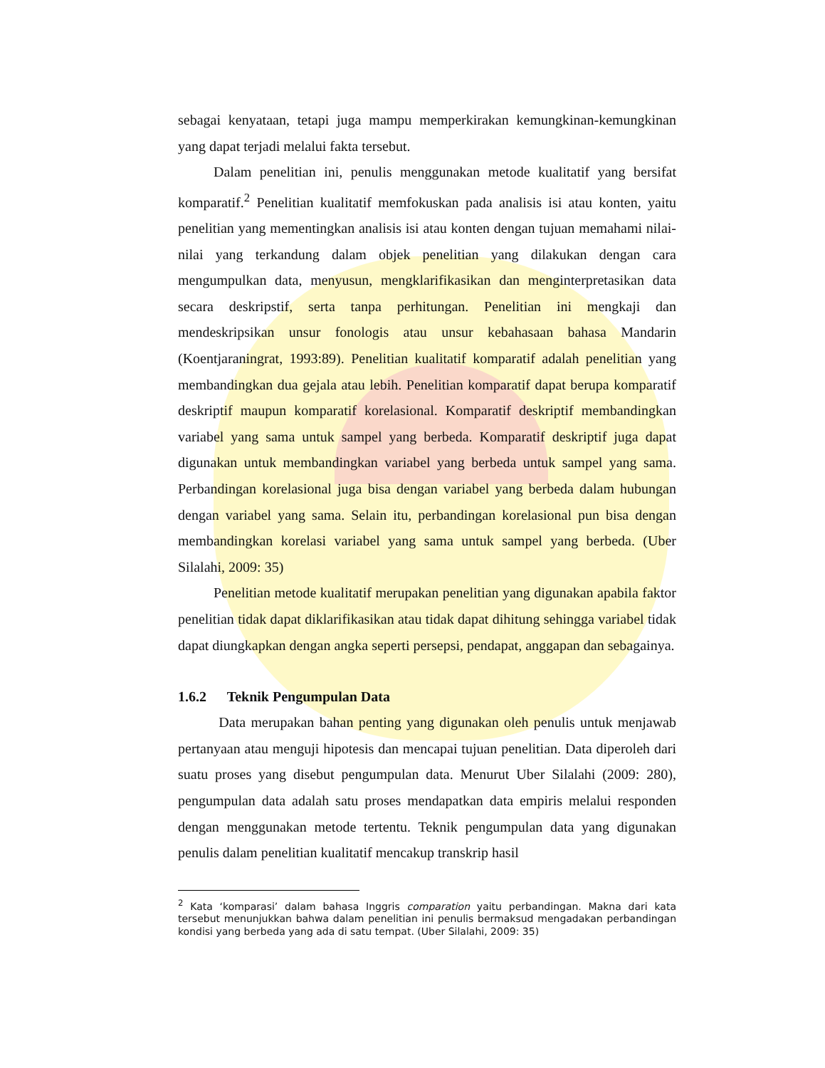sebagai kenyataan, tetapi juga mampu memperkirakan kemungkinan-kemungkinan yang dapat terjadi melalui fakta tersebut.
Dalam penelitian ini, penulis menggunakan metode kualitatif yang bersifat komparatif.<sup>2</sup> Penelitian kualitatif memfokuskan pada analisis isi atau konten, yaitu penelitian yang mementingkan analisis isi atau konten dengan tujuan memahami nilai-nilai yang terkandung dalam objek penelitian yang dilakukan dengan cara mengumpulkan data, menyusun, mengklarifikasikan dan menginterpretasikan data secara deskripstif, serta tanpa perhitungan. Penelitian ini mengkaji dan mendeskripsikan unsur fonologis atau unsur kebahasaan bahasa Mandarin (Koentjaraningrat, 1993:89). Penelitian kualitatif komparatif adalah penelitian yang membandingkan dua gejala atau lebih. Penelitian komparatif dapat berupa komparatif deskriptif maupun komparatif korelasional. Komparatif deskriptif membandingkan variabel yang sama untuk sampel yang berbeda. Komparatif deskriptif juga dapat digunakan untuk membandingkan variabel yang berbeda untuk sampel yang sama. Perbandingan korelasional juga bisa dengan variabel yang berbeda dalam hubungan dengan variabel yang sama. Selain itu, perbandingan korelasional pun bisa dengan membandingkan korelasi variabel yang sama untuk sampel yang berbeda. (Uber Silalahi, 2009: 35)
Penelitian metode kualitatif merupakan penelitian yang digunakan apabila faktor penelitian tidak dapat diklarifikasikan atau tidak dapat dihitung sehingga variabel tidak dapat diungkapkan dengan angka seperti persepsi, pendapat, anggapan dan sebagainya.
1.6.2 Teknik Pengumpulan Data
Data merupakan bahan penting yang digunakan oleh penulis untuk menjawab pertanyaan atau menguji hipotesis dan mencapai tujuan penelitian. Data diperoleh dari suatu proses yang disebut pengumpulan data. Menurut Uber Silalahi (2009: 280), pengumpulan data adalah satu proses mendapatkan data empiris melalui responden dengan menggunakan metode tertentu. Teknik pengumpulan data yang digunakan penulis dalam penelitian kualitatif mencakup transkrip hasil
<sup>2</sup> Kata ‘komparasi’ dalam bahasa Inggris comparation yaitu perbandingan. Makna dari kata tersebut menunjukkan bahwa dalam penelitian ini penulis bermaksud mengadakan perbandingan kondisi yang berbeda yang ada di satu tempat. (Uber Silalahi, 2009: 35)